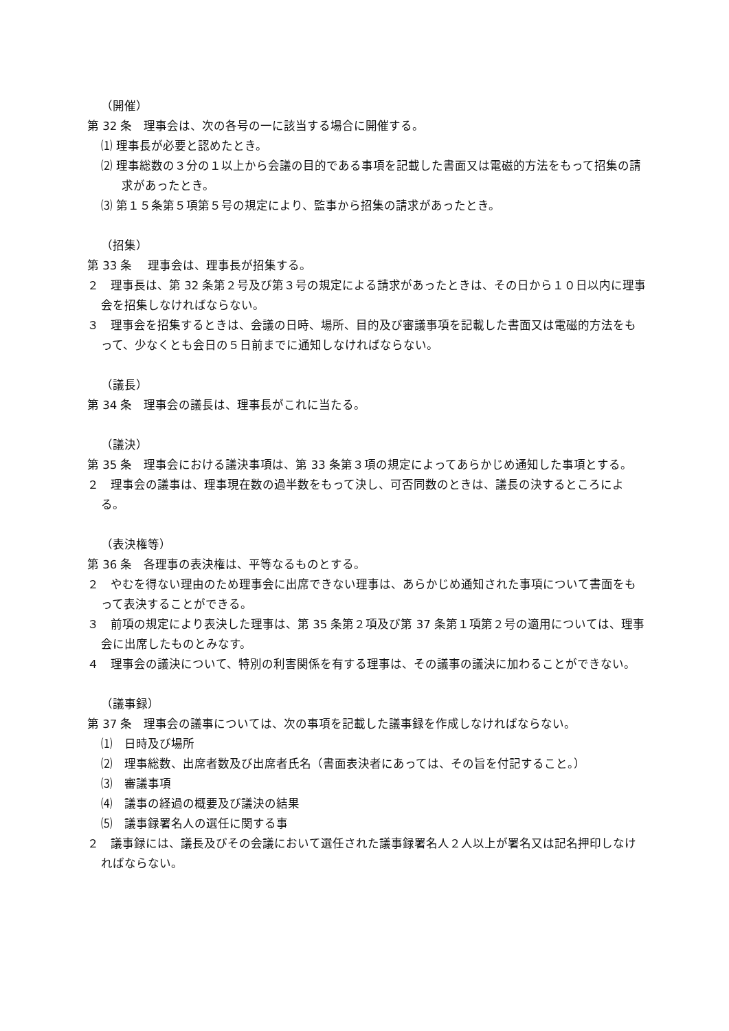（開催）
第 32 条　理事会は、次の各号の一に該当する場合に開催する。
⑴ 理事長が必要と認めたとき。
⑵ 理事総数の３分の１以上から会議の目的である事項を記載した書面又は電磁的方法をもって招集の請求があったとき。
⑶ 第１５条第５項第５号の規定により、監事から招集の請求があったとき。
（招集）
第 33 条　 理事会は、理事長が招集する。
２　理事長は、第 32 条第２号及び第３号の規定による請求があったときは、その日から１０日以内に理事会を招集しなければならない。
３　理事会を招集するときは、会議の日時、場所、目的及び審議事項を記載した書面又は電磁的方法をもって、少なくとも会日の５日前までに通知しなければならない。
（議長）
第 34 条　理事会の議長は、理事長がこれに当たる。
（議決）
第 35 条　理事会における議決事項は、第 33 条第３項の規定によってあらかじめ通知した事項とする。
２　理事会の議事は、理事現在数の過半数をもって決し、可否同数のときは、議長の決するところによる。
（表決権等）
第 36 条　各理事の表決権は、平等なるものとする。
２　やむを得ない理由のため理事会に出席できない理事は、あらかじめ通知された事項について書面をもって表決することができる。
３　前項の規定により表決した理事は、第 35 条第２項及び第 37 条第１項第２号の適用については、理事会に出席したものとみなす。
４　理事会の議決について、特別の利害関係を有する理事は、その議事の議決に加わることができない。
（議事録）
第 37 条　理事会の議事については、次の事項を記載した議事録を作成しなければならない。
⑴　日時及び場所
⑵　理事総数、出席者数及び出席者氏名（書面表決者にあっては、その旨を付記すること。）
⑶　審議事項
⑷　議事の経過の概要及び議決の結果
⑸　議事録署名人の選任に関する事
２　議事録には、議長及びその会議において選任された議事録署名人２人以上が署名又は記名押印しなければならない。